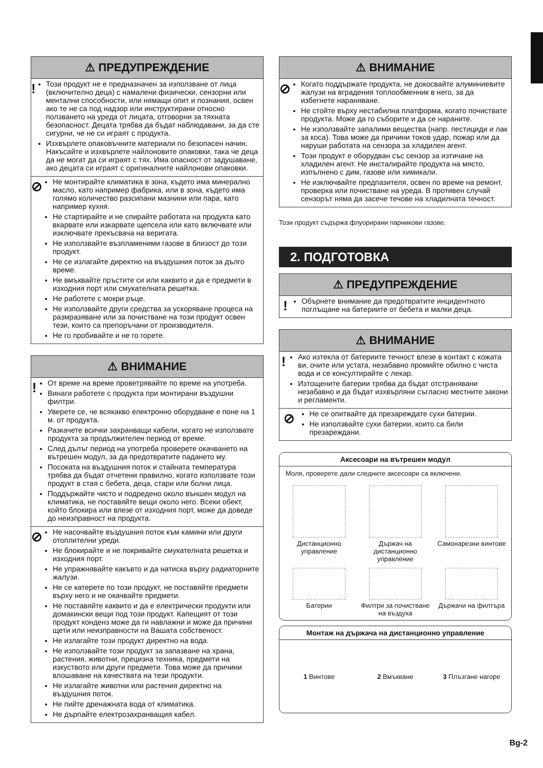⚠ ПРЕДУПРЕЖДЕНИЕ
!
Този продукт не е предназначен за използване от лица (включително деца) с намалени физически, сензорни или ментални способности, или нямащи опит и познания, освен ако те не са под надзор или инструктирани относно ползването на уреда от лицата, отговорни за тяхната безопасност. Децата трябва да бъдат наблюдавани, за да сте сигурни, че не си играят с продукта.
Изхвърлете опаковъчните материали по безопасен начин. Накъсайте и изхвърлете найлоновите опаковки, така че деца да не могат да си играят с тях. Има опасност от задушаване, ако децата си играят с оригиналните найлонови опаковки.
⊘
Не монтирайте климатика в зона, където има минерално масло, като например фабрика, или в зона, където има голямо количество разсипани мазнини или пара, като например кухня.
Не стартирайте и не спирайте работата на продукта като вкарвате или изкарвате щепсела или като включвате или изключвате прекъсвача на веригата.
Не използвайте възпламеними газове в близост до този продукт.
Не се излагайте директно на въздушния поток за дълго време.
Не вмъквайте пръстите си или каквито и да е предмети в изходния порт или смукателната решетка.
Не работете с мокри ръце.
Не използвайте други средства за ускоряване процеса на размразяване или за почистване на този продукт освен тези, които са препоръчани от производителя.
Не го пробивайте и не го горете.
⚠ ВНИМАНИЕ
!
От време на време проветрявайте по време на употреба.
Винаги работете с продукта при монтирани въздушни филтри.
Уверете се, че всякакво електронно оборудване е поне на 1 м. от продукта.
Разкачете всички захранващи кабели, когато не използвате продукта за продължителен период от време.
След дълъг период на употреба проверете окачването на вътрешен модул, за да предотвратите падането му.
Посоката на въздушния поток и стайната температура трябва да бъдат отчетени правилно, когато използвате този продукт в стая с бебета, деца, стари или болни лица.
Поддържайте чисто и подредено около външен модул на климатика, не поставяйте вещи около него. Всеки обект, който блокира или влезе от изходния порт, може да доведе до неизправност на продукта.
⊘
Не насочвайте въздушния поток към камини или други отоплителни уреди.
Не блокирайте и не покривайте смукателната решетка и изходния порт.
Не упражнявайте какъвто и да натиска върху радиаторните жалузи.
Не се катерете по този продукт, не поставяйте предмети върху него и не окачвайте предмети.
Не поставяйте каквито и да е електрически продукти или домакински вещи под този продукт. Капещият от този продукт конденз може да ги навлажни и може да причини щети или неизправности на Вашата собственост.
Не излагайте този продукт директно на вода.
Не използвайте този продукт за запазване на храна, растения, животни, прецизна техника, предмети на изкуството или други предмети. Това може да причини влошаване на качествата на тези продукти.
Не излагайте животни или растения директно на въздушния поток.
Не пийте дренажната вода от климатика.
Не дърпайте електрозахранващия кабел.
⚠ ВНИМАНИЕ
⊘
Когато поддържате продукта, не докосвайте алуминиевите жалузи на вградения топлообменник в него, за да избегнете нараняване.
Не стойте върху нестабилна платформа, когато почиствате продукта. Може да го съборите и да се нараните.
Не използвайте запалими вещества (напр. пестициди и лак за коса). Това може да причини токов удар, пожар или да наруши работата на сензора за хладилен агент.
Този продукт е оборудван със сензор за изтичане на хладилен агент. Не инсталирайте продукта на място, изпълнено с дим, газове или химикали.
Не изключвайте предпазителя, освен по време на ремонт, проверка или почистване на уреда. В противен случай сензорът няма да засече течове на хладилната течност.
Този продукт съдържа флуорирани парникови газове.
2. ПОДГОТОВКА
⚠ ПРЕДУПРЕЖДЕНИЕ
!
Обърнете внимание да предотвратите инцидентното поглъщане на батериите от бебета и малки деца.
⚠ ВНИМАНИЕ
!
Ако изтекла от батериите течност влезе в контакт с кожата ви, очите или устата, незабавно промийте обилно с чиста вода и се консултирайте с лекар.
Изтощените батерии трябва да бъдат отстранявани незабавно и да бъдат изхвърляни съгласно местните закони и регламенти.
⊘
Не се опитвайте да презареждате сухи батерии.
Не използвайте сухи батерии, които са били презареждани.
Аксесоари на вътрешен модул
Моля, проверете дали следните аксесоари са включени.
Дистанционно управление
Държач на дистанционно управление
Самонарезни винтове
Батерии
Филтри за почистване на въздуха
Държачи на филтъра
Монтаж на държача на дистанционно управление
1 Винтове
2 Вмъкване
3 Плъзгане нагоре
Bg-2